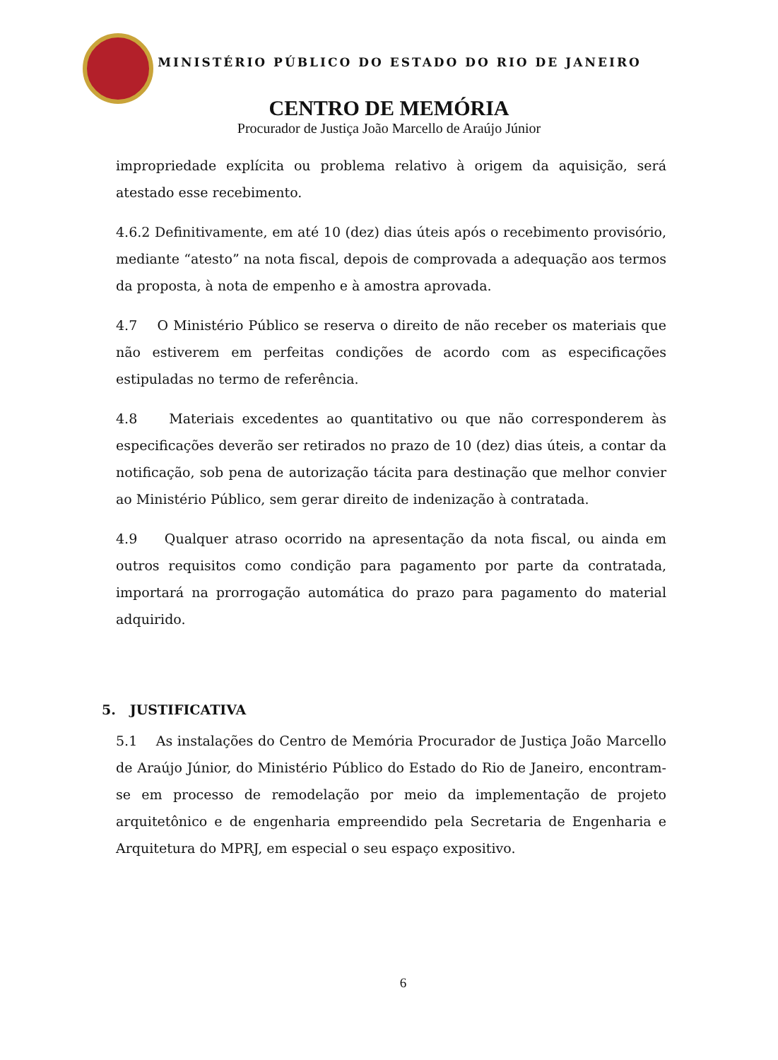MINISTÉRIO PÚBLICO DO ESTADO DO RIO DE JANEIRO
CENTRO DE MEMÓRIA
Procurador de Justiça João Marcello de Araújo Júnior
impropriedade explícita ou problema relativo à origem da aquisição, será atestado esse recebimento.
4.6.2 Definitivamente, em até 10 (dez) dias úteis após o recebimento provisório, mediante “atesto” na nota fiscal, depois de comprovada a adequação aos termos da proposta, à nota de empenho e à amostra aprovada.
4.7 O Ministério Público se reserva o direito de não receber os materiais que não estiverem em perfeitas condições de acordo com as especificações estipuladas no termo de referência.
4.8 Materiais excedentes ao quantitativo ou que não corresponderem às especificações deverão ser retirados no prazo de 10 (dez) dias úteis, a contar da notificação, sob pena de autorização tácita para destinação que melhor convier ao Ministério Público, sem gerar direito de indenização à contratada.
4.9 Qualquer atraso ocorrido na apresentação da nota fiscal, ou ainda em outros requisitos como condição para pagamento por parte da contratada, importará na prorrogação automática do prazo para pagamento do material adquirido.
5. JUSTIFICATIVA
5.1 As instalações do Centro de Memória Procurador de Justiça João Marcello de Araújo Júnior, do Ministério Público do Estado do Rio de Janeiro, encontram-se em processo de remodelação por meio da implementação de projeto arquitetônico e de engenharia empreendido pela Secretaria de Engenharia e Arquitetura do MPRJ, em especial o seu espaço expositivo.
6